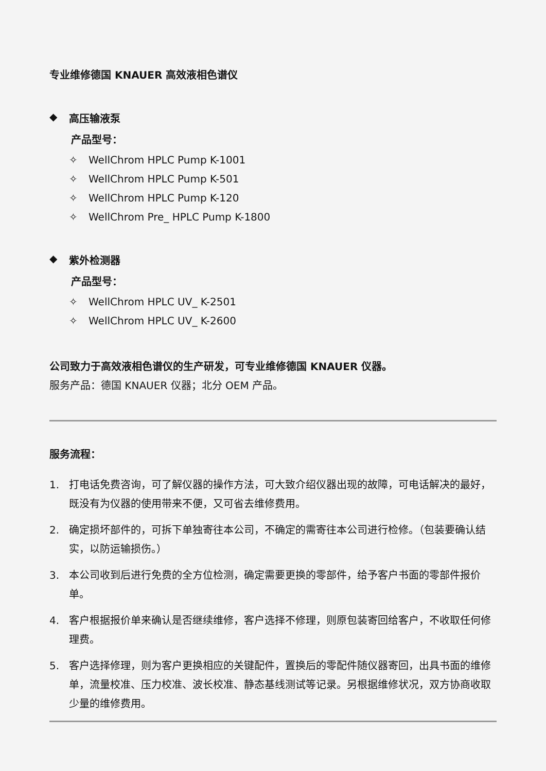专业维修德国 KNAUER 高效液相色谱仪
◆ 高压输液泵
产品型号：
✧ WellChrom HPLC Pump K-1001
✧ WellChrom HPLC Pump K-501
✧ WellChrom HPLC Pump K-120
✧ WellChrom Pre_ HPLC Pump K-1800
◆ 紫外检测器
产品型号：
✧ WellChrom HPLC UV_ K-2501
✧ WellChrom HPLC UV_ K-2600
公司致力于高效液相色谱仪的生产研发，可专业维修德国 KNAUER 仪器。
服务产品：德国 KNAUER 仪器；北分 OEM 产品。
服务流程：
1. 打电话免费咨询，可了解仪器的操作方法，可大致介绍仪器出现的故障，可电话解决的最好，既没有为仪器的使用带来不便，又可省去维修费用。
2. 确定损坏部件的，可拆下单独寄往本公司，不确定的需寄往本公司进行检修。（包装要确认结实，以防运输损伤。）
3. 本公司收到后进行免费的全方位检测，确定需要更换的零部件，给予客户书面的零部件报价单。
4. 客户根据报价单来确认是否继续维修，客户选择不修理，则原包装寄回给客户，不收取任何修理费。
5. 客户选择修理，则为客户更换相应的关键配件，置换后的零配件随仪器寄回，出具书面的维修单，流量校准、压力校准、波长校准、静态基线测试等记录。另根据维修状况，双方协商收取少量的维修费用。